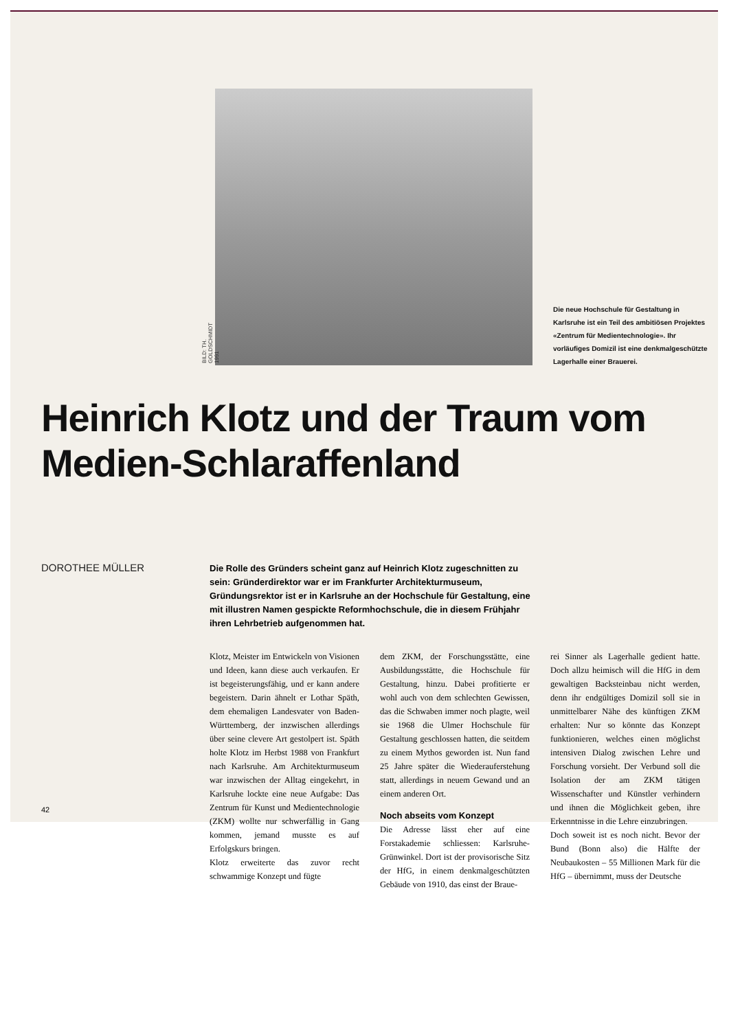BILD: TH. GOLDSCHMIDT 1991
Die neue Hochschule für Gestaltung in Karlsruhe ist ein Teil des ambitiösen Projektes «Zentrum für Medientechnologie». Ihr vorläufiges Domizil ist eine denkmalgeschützte Lagerhalle einer Brauerei.
Heinrich Klotz und der Traum vom Medien-Schlaraffenland
DOROTHEE MÜLLER
Die Rolle des Gründers scheint ganz auf Heinrich Klotz zugeschnitten zu sein: Gründerdirektor war er im Frankfurter Architekturmuseum, Gründungsrektor ist er in Karlsruhe an der Hochschule für Gestaltung, eine mit illustren Namen gespickte Reformhochschule, die in diesem Frühjahr ihren Lehrbetrieb aufgenommen hat.
Klotz, Meister im Entwickeln von Visionen und Ideen, kann diese auch verkaufen. Er ist begeisterungsfähig, und er kann andere begeistern. Darin ähnelt er Lothar Späth, dem ehemaligen Landesvater von Baden-Württemberg, der inzwischen allerdings über seine clevere Art gestolpert ist. Späth holte Klotz im Herbst 1988 von Frankfurt nach Karlsruhe. Am Architekturmuseum war inzwischen der Alltag eingekehrt, in Karlsruhe lockte eine neue Aufgabe: Das Zentrum für Kunst und Medientechnologie (ZKM) wollte nur schwerfällig in Gang kommen, jemand musste es auf Erfolgskurs bringen.
Klotz erweiterte das zuvor recht schwammige Konzept und fügte
dem ZKM, der Forschungsstätte, eine Ausbildungsstätte, die Hochschule für Gestaltung, hinzu. Dabei profitierte er wohl auch von dem schlechten Gewissen, das die Schwaben immer noch plagte, weil sie 1968 die Ulmer Hochschule für Gestaltung geschlossen hatten, die seitdem zu einem Mythos geworden ist. Nun fand 25 Jahre später die Wiederauferstehung statt, allerdings in neuem Gewand und an einem anderen Ort.
Noch abseits vom Konzept
Die Adresse lässt eher auf eine Forstakademie schliessen: Karlsruhe-Grünwinkel. Dort ist der provisorische Sitz der HfG, in einem denkmalgeschützten Gebäude von 1910, das einst der Braue-
rei Sinner als Lagerhalle gedient hatte. Doch allzu heimisch will die HfG in dem gewaltigen Backsteinbau nicht werden, denn ihr endgültiges Domizil soll sie in unmittelbarer Nähe des künftigen ZKM erhalten: Nur so könnte das Konzept funktionieren, welches einen möglichst intensiven Dialog zwischen Lehre und Forschung vorsieht. Der Verbund soll die Isolation der am ZKM tätigen Wissenschafter und Künstler verhindern und ihnen die Möglichkeit geben, ihre Erkenntnisse in die Lehre einzubringen.
Doch soweit ist es noch nicht. Bevor der Bund (Bonn also) die Hälfte der Neubaukosten – 55 Millionen Mark für die HfG – übernimmt, muss der Deutsche
42